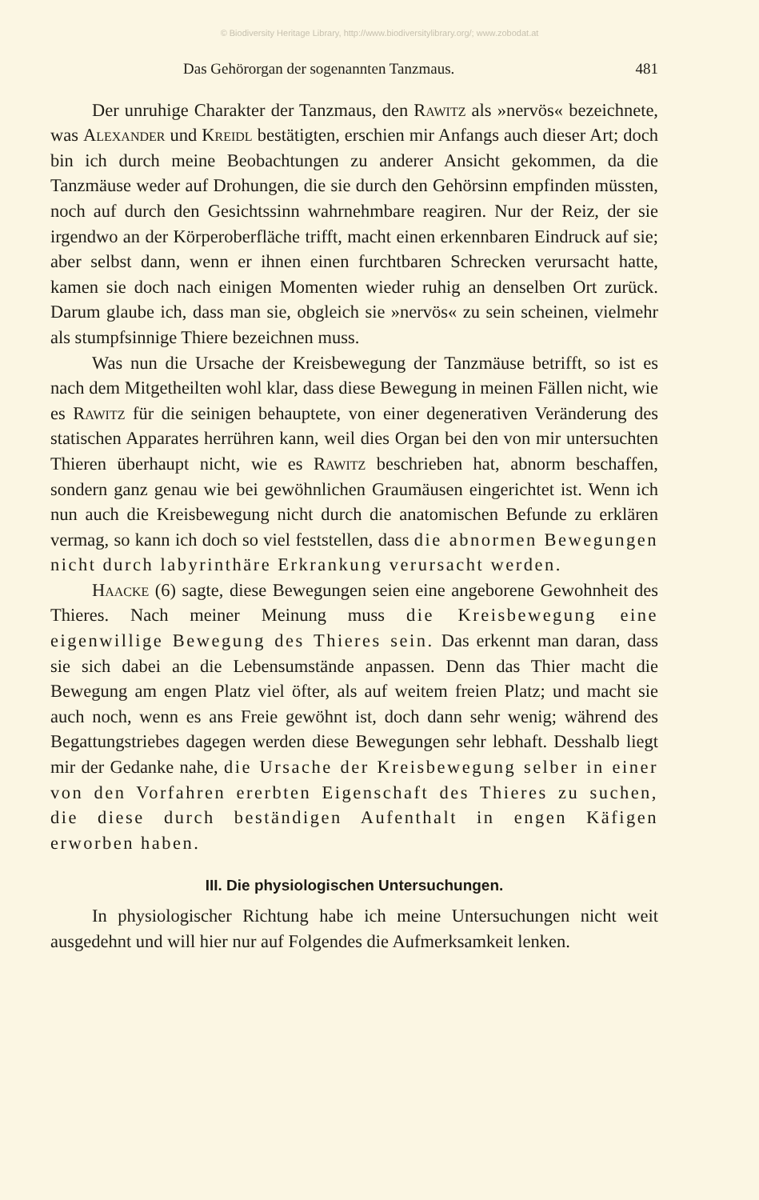© Biodiversity Heritage Library, http://www.biodiversitylibrary.org/; www.zobodat.at
Das Gehörorgan der sogenannten Tanzmaus. 481
Der unruhige Charakter der Tanzmaus, den Rawitz als »nervös« bezeichnete, was Alexander und Kreidl bestätigten, erschien mir Anfangs auch dieser Art; doch bin ich durch meine Beobachtungen zu anderer Ansicht gekommen, da die Tanzmäuse weder auf Drohungen, die sie durch den Gehörsinn empfinden müssten, noch auf durch den Gesichtssinn wahrnehmbare reagiren. Nur der Reiz, der sie irgendwo an der Körperoberfläche trifft, macht einen erkennbaren Eindruck auf sie; aber selbst dann, wenn er ihnen einen furchtbaren Schrecken verursacht hatte, kamen sie doch nach einigen Momenten wieder ruhig an denselben Ort zurück. Darum glaube ich, dass man sie, obgleich sie »nervös« zu sein scheinen, vielmehr als stumpfsinnige Thiere bezeichnen muss.
Was nun die Ursache der Kreisbewegung der Tanzmäuse betrifft, so ist es nach dem Mitgetheilten wohl klar, dass diese Bewegung in meinen Fällen nicht, wie es Rawitz für die seinigen behauptete, von einer degenerativen Veränderung des statischen Apparates herrühren kann, weil dies Organ bei den von mir untersuchten Thieren überhaupt nicht, wie es Rawitz beschrieben hat, abnorm beschaffen, sondern ganz genau wie bei gewöhnlichen Graumäusen eingerichtet ist. Wenn ich nun auch die Kreisbewegung nicht durch die anatomischen Befunde zu erklären vermag, so kann ich doch so viel feststellen, dass die abnormen Bewegungen nicht durch labyrinthäre Erkrankung verursacht werden.
Haacke (6) sagte, diese Bewegungen seien eine angeborene Gewohnheit des Thieres. Nach meiner Meinung muss die Kreisbewegung eine eigenwillige Bewegung des Thieres sein. Das erkennt man daran, dass sie sich dabei an die Lebensumstände anpassen. Denn das Thier macht die Bewegung am engen Platz viel öfter, als auf weitem freien Platz; und macht sie auch noch, wenn es ans Freie gewöhnt ist, doch dann sehr wenig; während des Begattungstriebes dagegen werden diese Bewegungen sehr lebhaft. Desshalb liegt mir der Gedanke nahe, die Ursache der Kreisbewegung selber in einer von den Vorfahren ererbten Eigenschaft des Thieres zu suchen, die diese durch beständigen Aufenthalt in engen Käfigen erworben haben.
III. Die physiologischen Untersuchungen.
In physiologischer Richtung habe ich meine Untersuchungen nicht weit ausgedehnt und will hier nur auf Folgendes die Aufmerksamkeit lenken.